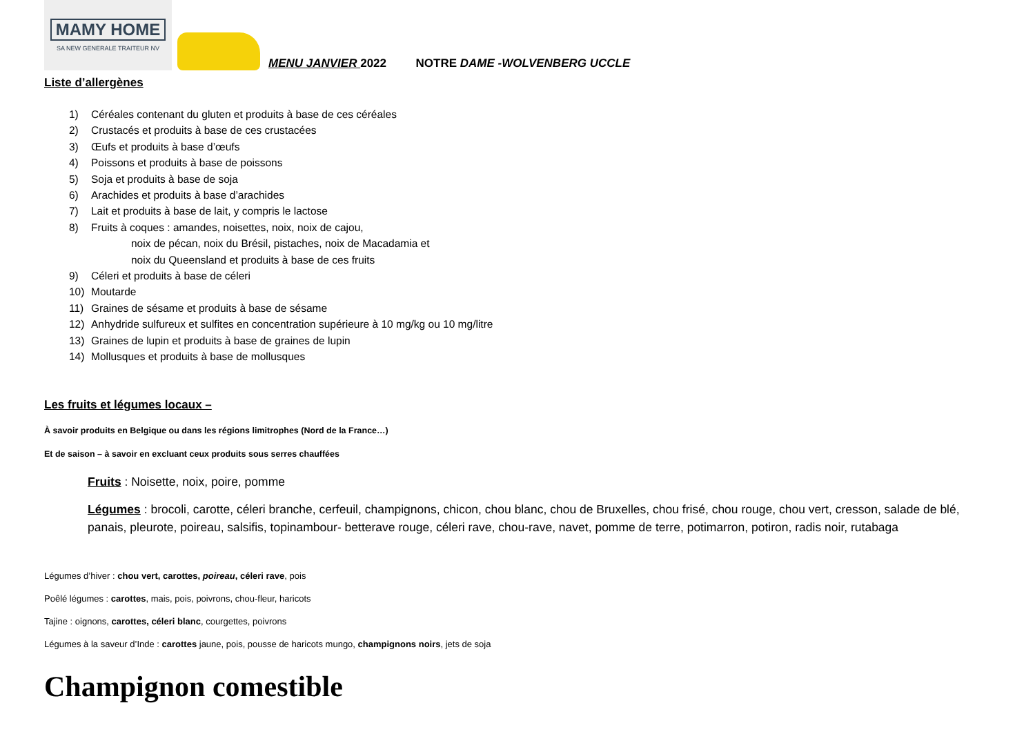MAMY HOME
SA NEW GENERALE TRAITEUR NV
MENU JANVIER 2022 NOTRE DAME -WOLVENBERG UCCLE
Liste d’allergènes
1) Céréales contenant du gluten et produits à base de ces céréales
2) Crustacés et produits à base de ces crustacées
3) Œufs et produits à base d’œufs
4) Poissons et produits à base de poissons
5) Soja et produits à base de soja
6) Arachides et produits à base d’arachides
7) Lait et produits à base de lait, y compris le lactose
8) Fruits à coques : amandes, noisettes, noix, noix de cajou,
noix de pécan, noix du Brésil, pistaches, noix de Macadamia et
noix du Queensland et produits à base de ces fruits
9) Céleri et produits à base de céleri
10) Moutarde
11) Graines de sésame et produits à base de sésame
12) Anhydride sulfureux et sulfites en concentration supérieure à 10 mg/kg ou 10 mg/litre
13) Graines de lupin et produits à base de graines de lupin
14) Mollusques et produits à base de mollusques
Les fruits et légumes locaux –
À savoir produits en Belgique ou dans les régions limitrophes (Nord de la France…)
Et de saison – à savoir en excluant ceux produits sous serres chauffées
Fruits : Noisette, noix, poire, pomme
Légumes : brocoli, carotte, céleri branche, cerfeuil, champignons, chicon, chou blanc, chou de Bruxelles, chou frisé, chou rouge, chou vert, cresson, salade de blé, panais, pleurote, poireau, salsifis, topinambour- betterave rouge, céleri rave, chou-rave, navet, pomme de terre, potimarron, potiron, radis noir, rutabaga
Légumes d’hiver : chou vert, carottes, poireau, céleri rave, pois
Poêlé légumes : carottes, mais, pois, poivrons, chou-fleur, haricots
Tajine : oignons, carottes, céleri blanc, courgettes, poivrons
Légumes à la saveur d’Inde : carottes jaune, pois, pousse de haricots mungo, champignons noirs, jets de soja
Champignon comestible